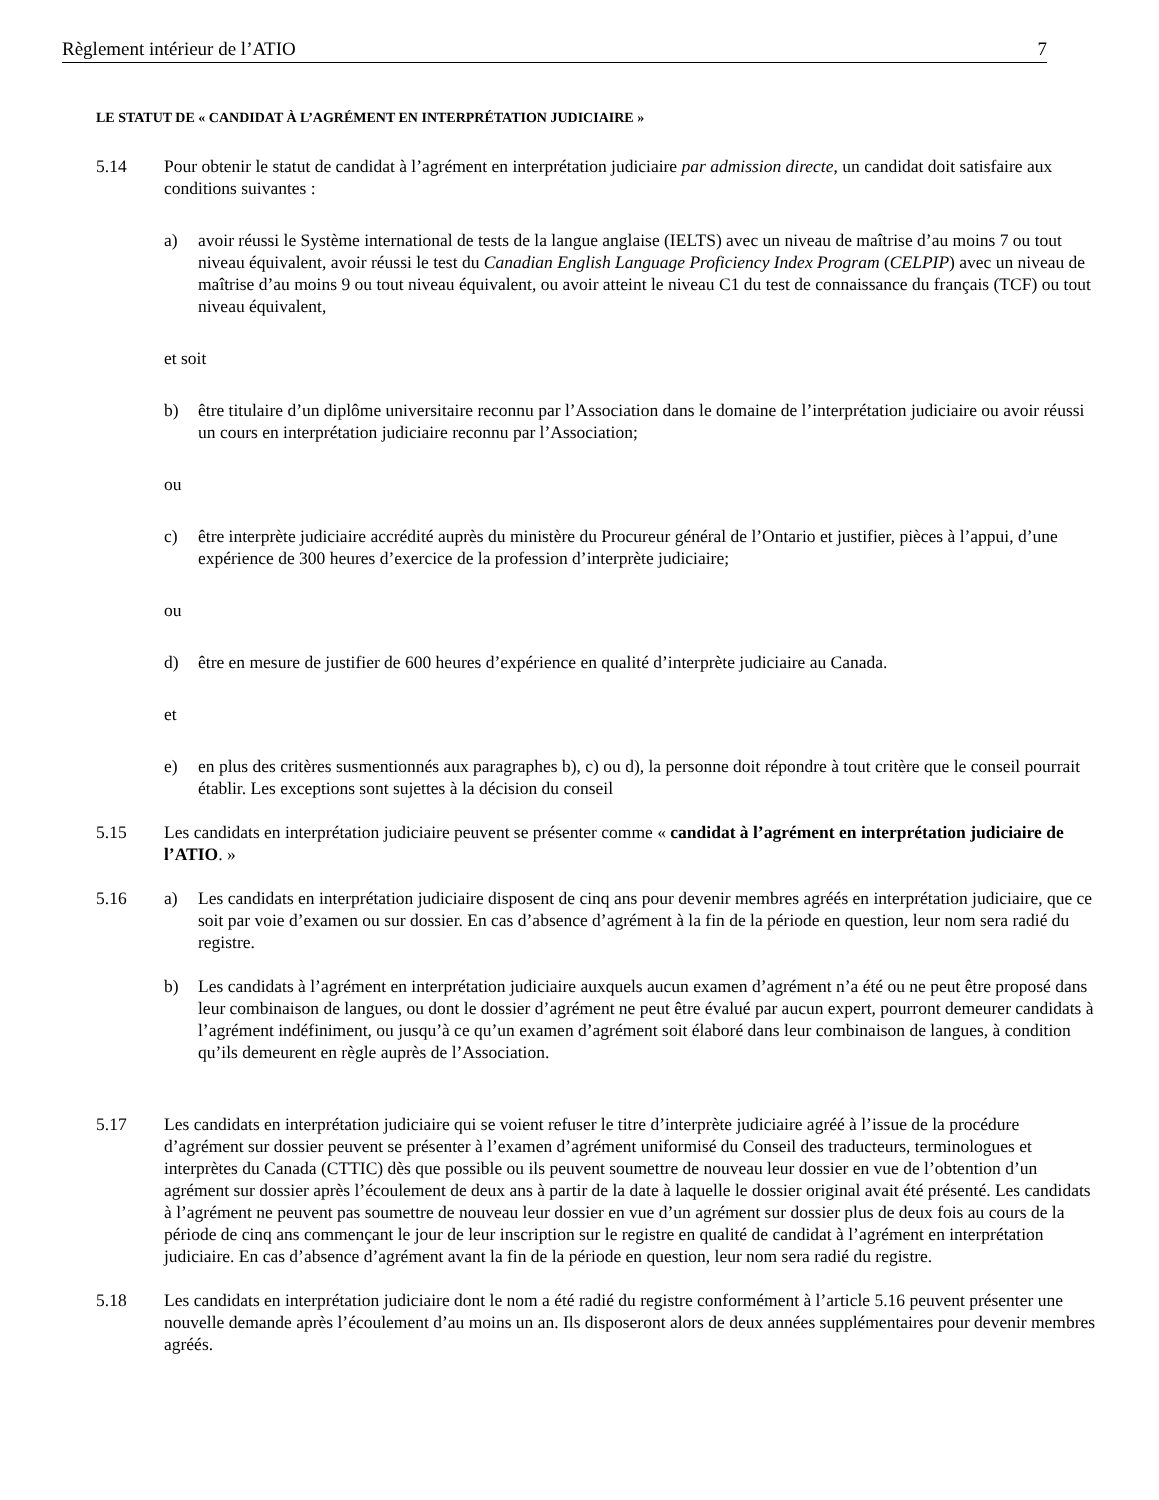Règlement intérieur de l’ATIO 7
LE STATUT DE « CANDIDAT À L’AGRÉMENT EN INTERPRÉTATION JUDICIAIRE »
5.14 Pour obtenir le statut de candidat à l’agrément en interprétation judiciaire par admission directe, un candidat doit satisfaire aux conditions suivantes :
a) avoir réussi le Système international de tests de la langue anglaise (IELTS) avec un niveau de maîtrise d’au moins 7 ou tout niveau équivalent, avoir réussi le test du Canadian English Language Proficiency Index Program (CELPIP) avec un niveau de maîtrise d’au moins 9 ou tout niveau équivalent, ou avoir atteint le niveau C1 du test de connaissance du français (TCF) ou tout niveau équivalent,
et soit
b) être titulaire d’un diplôme universitaire reconnu par l’Association dans le domaine de l’interprétation judiciaire ou avoir réussi un cours en interprétation judiciaire reconnu par l’Association;
ou
c) être interprète judiciaire accrédité auprès du ministère du Procureur général de l’Ontario et justifier, pièces à l’appui, d’une expérience de 300 heures d’exercice de la profession d’interprète judiciaire;
ou
d) être en mesure de justifier de 600 heures d’expérience en qualité d’interprète judiciaire au Canada.
et
e) en plus des critères susmentionnés aux paragraphes b), c) ou d), la personne doit répondre à tout critère que le conseil pourrait établir. Les exceptions sont sujettes à la décision du conseil
5.15 Les candidats en interprétation judiciaire peuvent se présenter comme « candidat à l’agrément en interprétation judiciaire de l’ATIO. »
5.16 a) Les candidats en interprétation judiciaire disposent de cinq ans pour devenir membres agréés en interprétation judiciaire, que ce soit par voie d’examen ou sur dossier. En cas d’absence d’agrément à la fin de la période en question, leur nom sera radié du registre.
b) Les candidats à l’agrément en interprétation judiciaire auxquels aucun examen d’agrément n’a été ou ne peut être proposé dans leur combinaison de langues, ou dont le dossier d’agrément ne peut être évalué par aucun expert, pourront demeurer candidats à l’agrément indéfiniment, ou jusqu’à ce qu’un examen d’agrément soit élaboré dans leur combinaison de langues, à condition qu’ils demeurent en règle auprès de l’Association.
5.17 Les candidats en interprétation judiciaire qui se voient refuser le titre d’interprète judiciaire agréé à l’issue de la procédure d’agrément sur dossier peuvent se présenter à l’examen d’agrément uniformisé du Conseil des traducteurs, terminologues et interprètes du Canada (CTTIC) dès que possible ou ils peuvent soumettre de nouveau leur dossier en vue de l’obtention d’un agrément sur dossier après l’écoulement de deux ans à partir de la date à laquelle le dossier original avait été présenté. Les candidats à l’agrément ne peuvent pas soumettre de nouveau leur dossier en vue d’un agrément sur dossier plus de deux fois au cours de la période de cinq ans commençant le jour de leur inscription sur le registre en qualité de candidat à l’agrément en interprétation judiciaire. En cas d’absence d’agrément avant la fin de la période en question, leur nom sera radié du registre.
5.18 Les candidats en interprétation judiciaire dont le nom a été radié du registre conformément à l’article 5.16 peuvent présenter une nouvelle demande après l’écoulement d’au moins un an. Ils disposeront alors de deux années supplémentaires pour devenir membres agréés.